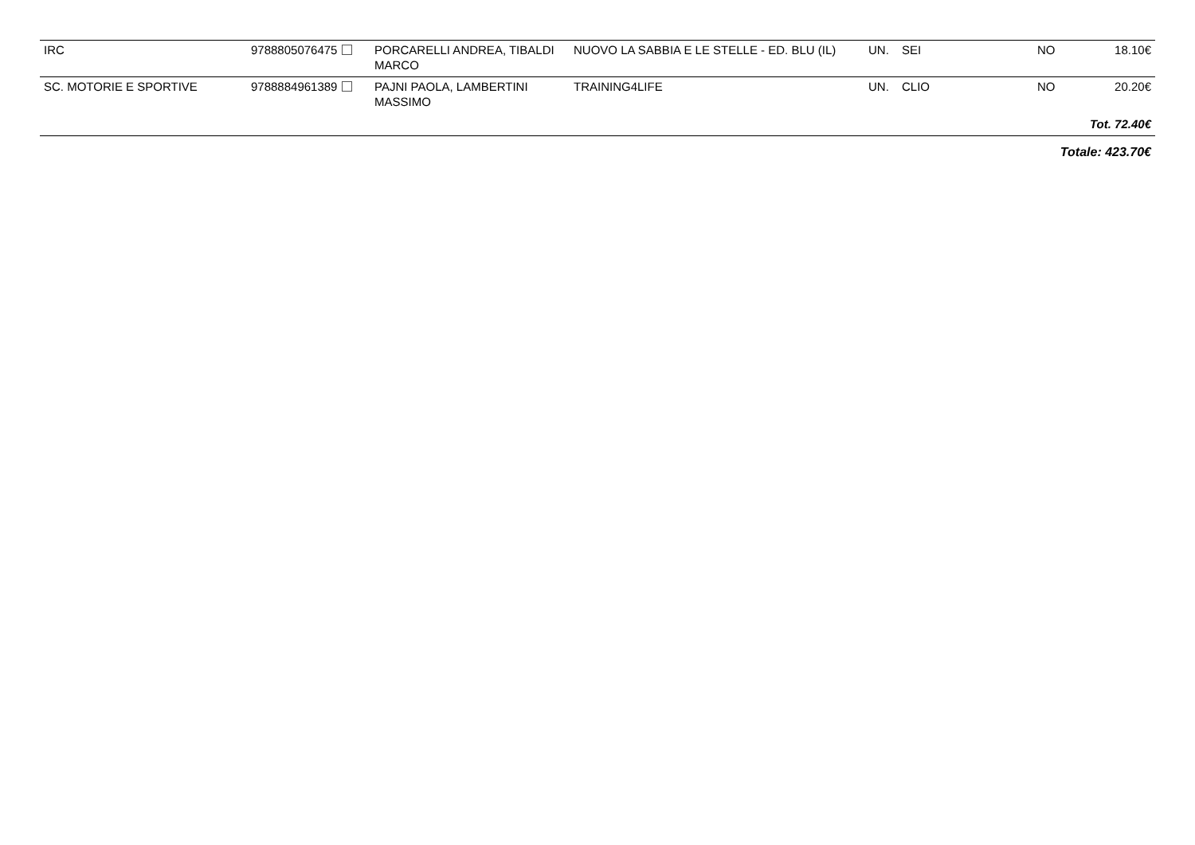| IRC | 9788805076475 | PORCARELLI ANDREA, TIBALDI MARCO | NUOVO LA SABBIA E LE STELLE - ED. BLU (IL) | UN. | SEI | NO | 18.10€ |
| SC. MOTORIE E SPORTIVE | 9788884961389 | PAJNI PAOLA, LAMBERTINI MASSIMO | TRAINING4LIFE | UN. | CLIO | NO | 20.20€ |
| Tot. 72.40€ | | | | | | | |
| Totale: 423.70€ | | | | | | | |